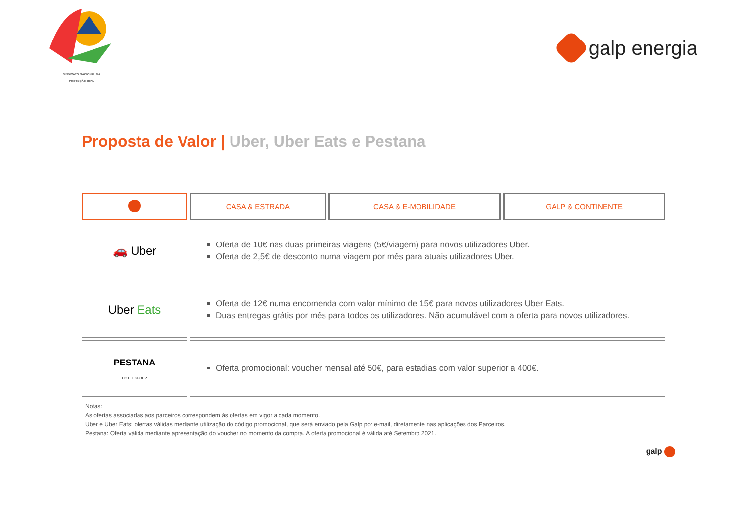SINDICATO NACIONAL DA
PROTEÇÃO CIVIL
galp energia
Proposta de Valor | Uber, Uber Eats e Pestana
| | CASA & ESTRADA | CASA & E-MOBILIDADE | GALP & CONTINENTE |
| --- | --- | --- | --- |
| 🚗 Uber | Oferta de 10€ nas duas primeiras viagens (5€/viagem) para novos utilizadores Uber. Oferta de 2,5€ de desconto numa viagem por mês para atuais utilizadores Uber. | | |
| Uber Eats | Oferta de 12€ numa encomenda com valor mínimo de 15€ para novos utilizadores Uber Eats. Duas entregas grátis por mês para todos os utilizadores. Não acumulável com a oferta para novos utilizadores. | | |
| PESTANA HOTEL GROUP | Oferta promocional: voucher mensal até 50€, para estadias com valor superior a 400€. | | |
Notas:
As ofertas associadas aos parceiros correspondem às ofertas em vigor a cada momento.
Uber e Uber Eats: ofertas válidas mediante utilização do código promocional, que será enviado pela Galp por e-mail, diretamente nas aplicações dos Parceiros.
Pestana: Oferta válida mediante apresentação do voucher no momento da compra. A oferta promocional é válida até Setembro 2021.
galp